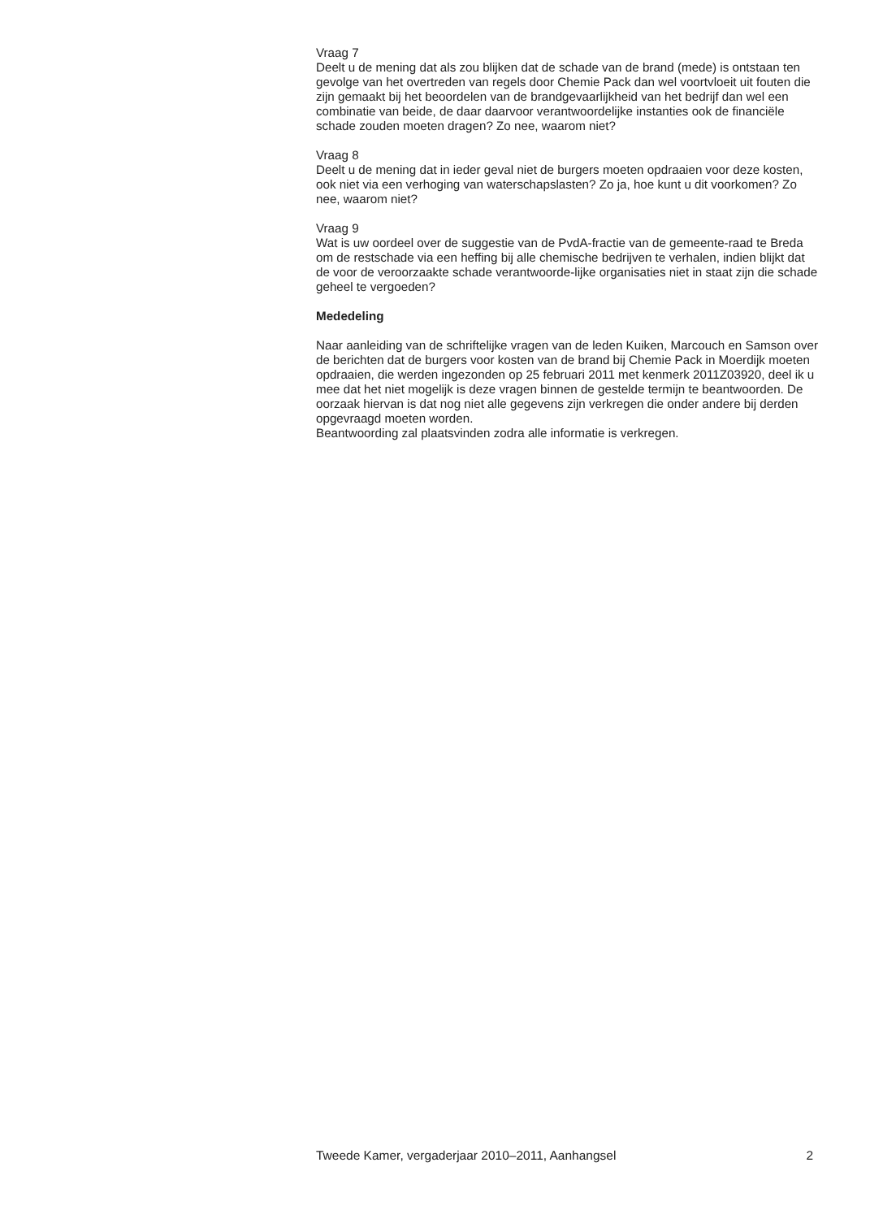Vraag 7
Deelt u de mening dat als zou blijken dat de schade van de brand (mede) is ontstaan ten gevolge van het overtreden van regels door Chemie Pack dan wel voortvloeit uit fouten die zijn gemaakt bij het beoordelen van de brandgevaarlijkheid van het bedrijf dan wel een combinatie van beide, de daar daarvoor verantwoordelijke instanties ook de financiële schade zouden moeten dragen? Zo nee, waarom niet?
Vraag 8
Deelt u de mening dat in ieder geval niet de burgers moeten opdraaien voor deze kosten, ook niet via een verhoging van waterschapslasten? Zo ja, hoe kunt u dit voorkomen? Zo nee, waarom niet?
Vraag 9
Wat is uw oordeel over de suggestie van de PvdA-fractie van de gemeente-raad te Breda om de restschade via een heffing bij alle chemische bedrijven te verhalen, indien blijkt dat de voor de veroorzaakte schade verantwoorde-lijke organisaties niet in staat zijn die schade geheel te vergoeden?
Mededeling
Naar aanleiding van de schriftelijke vragen van de leden Kuiken, Marcouch en Samson over de berichten dat de burgers voor kosten van de brand bij Chemie Pack in Moerdijk moeten opdraaien, die werden ingezonden op 25 februari 2011 met kenmerk 2011Z03920, deel ik u mee dat het niet mogelijk is deze vragen binnen de gestelde termijn te beantwoorden. De oorzaak hiervan is dat nog niet alle gegevens zijn verkregen die onder andere bij derden opgevraagd moeten worden.
Beantwoording zal plaatsvinden zodra alle informatie is verkregen.
Tweede Kamer, vergaderjaar 2010–2011, Aanhangsel 2